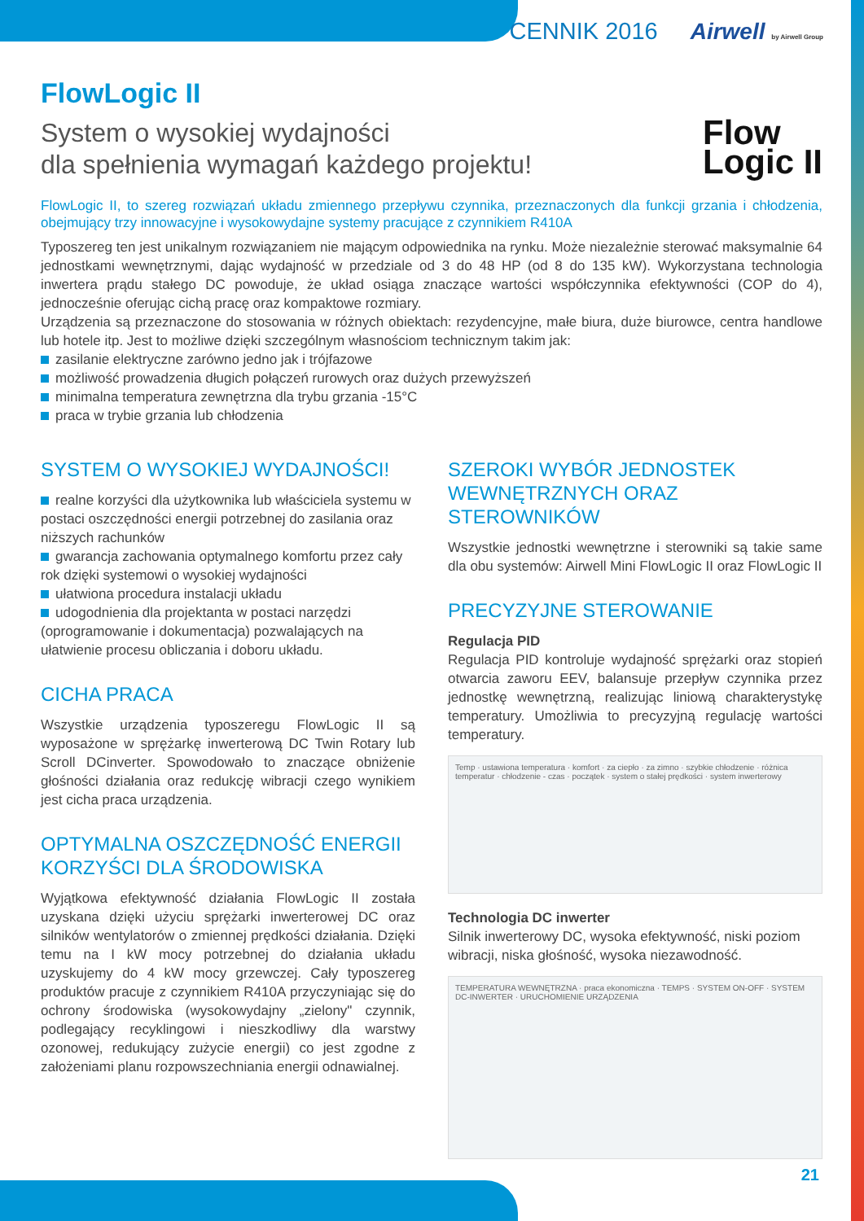CENNIK 2016 Airwell by Airwell Group
Flow
Logic II
FlowLogic II
System o wysokiej wydajności
dla spełnienia wymagań każdego projektu!
FlowLogic II, to szereg rozwiązań układu zmiennego przepływu czynnika, przeznaczonych dla funkcji grzania i chłodzenia, obejmujący trzy innowacyjne i wysokowydajne systemy pracujące z czynnikiem R410A
Typoszereg ten jest unikalnym rozwiązaniem nie mającym odpowiednika na rynku. Może niezależnie sterować maksymalnie 64 jednostkami wewnętrznymi, dając wydajność w przedziale od 3 do 48 HP (od 8 do 135 kW). Wykorzystana technologia inwertera prądu stałego DC powoduje, że układ osiąga znaczące wartości współczynnika efektywności (COP do 4), jednocześnie oferując cichą pracę oraz kompaktowe rozmiary.
Urządzenia są przeznaczone do stosowania w różnych obiektach: rezydencyjne, małe biura, duże biurowce, centra handlowe lub hotele itp. Jest to możliwe dzięki szczególnym własnościom technicznym takim jak:
zasilanie elektryczne zarówno jedno jak i trójfazowe
możliwość prowadzenia długich połączeń rurowych oraz dużych przewyższeń
minimalna temperatura zewnętrzna dla trybu grzania -15°C
praca w trybie grzania lub chłodzenia
SYSTEM O WYSOKIEJ WYDAJNOŚCI!
realne korzyści dla użytkownika lub właściciela systemu w postaci oszczędności energii potrzebnej do zasilania oraz niższych rachunków
gwarancja zachowania optymalnego komfortu przez cały rok dzięki systemowi o wysokiej wydajności
ułatwiona procedura instalacji układu
udogodnienia dla projektanta w postaci narzędzi (oprogramowanie i dokumentacja) pozwalających na ułatwienie procesu obliczania i doboru układu.
CICHA PRACA
Wszystkie urządzenia typoszeregu FlowLogic II są wyposażone w sprężarkę inwerterową DC Twin Rotary lub Scroll DCinverter. Spowodowało to znaczące obniżenie głośności działania oraz redukcję wibracji czego wynikiem jest cicha praca urządzenia.
OPTYMALNA OSZCZĘDNOŚĆ ENERGII KORZYŚCI DLA ŚRODOWISKA
Wyjątkowa efektywność działania FlowLogic II została uzyskana dzięki użyciu sprężarki inwerterowej DC oraz silników wentylatorów o zmiennej prędkości działania. Dzięki temu na I kW mocy potrzebnej do działania układu uzyskujemy do 4 kW mocy grzewczej. Cały typoszereg produktów pracuje z czynnikiem R410A przyczyniając się do ochrony środowiska (wysokowydajny „zielony" czynnik, podlegający recyklingowi i nieszkodliwy dla warstwy ozonowej, redukujący zużycie energii) co jest zgodne z założeniami planu rozpowszechniania energii odnawialnej.
SZEROKI WYBÓR JEDNOSTEK WEWNĘTRZNYCH ORAZ STEROWNIKÓW
Wszystkie jednostki wewnętrzne i sterowniki są takie same dla obu systemów: Airwell Mini FlowLogic II oraz FlowLogic II
PRECYZYJNE STEROWANIE
Regulacja PID
Regulacja PID kontroluje wydajność sprężarki oraz stopień otwarcia zaworu EEV, balansuje przepływ czynnika przez jednostkę wewnętrzną, realizując liniową charakterystykę temperatury. Umożliwia to precyzyjną regulację wartości temperatury.
Temp · ustawiona temperatura · komfort · za ciepło · za zimno · szybkie chłodzenie · różnica temperatur · chłodzenie - czas · początek · system o stałej prędkości · system inwerterowy
Technologia DC inwerter
Silnik inwerterowy DC, wysoka efektywność, niski poziom wibracji, niska głośność, wysoka niezawodność.
TEMPERATURA WEWNĘTRZNA · praca ekonomiczna · TEMPS · SYSTEM ON-OFF · SYSTEM DC-INWERTER · URUCHOMIENIE URZĄDZENIA
21